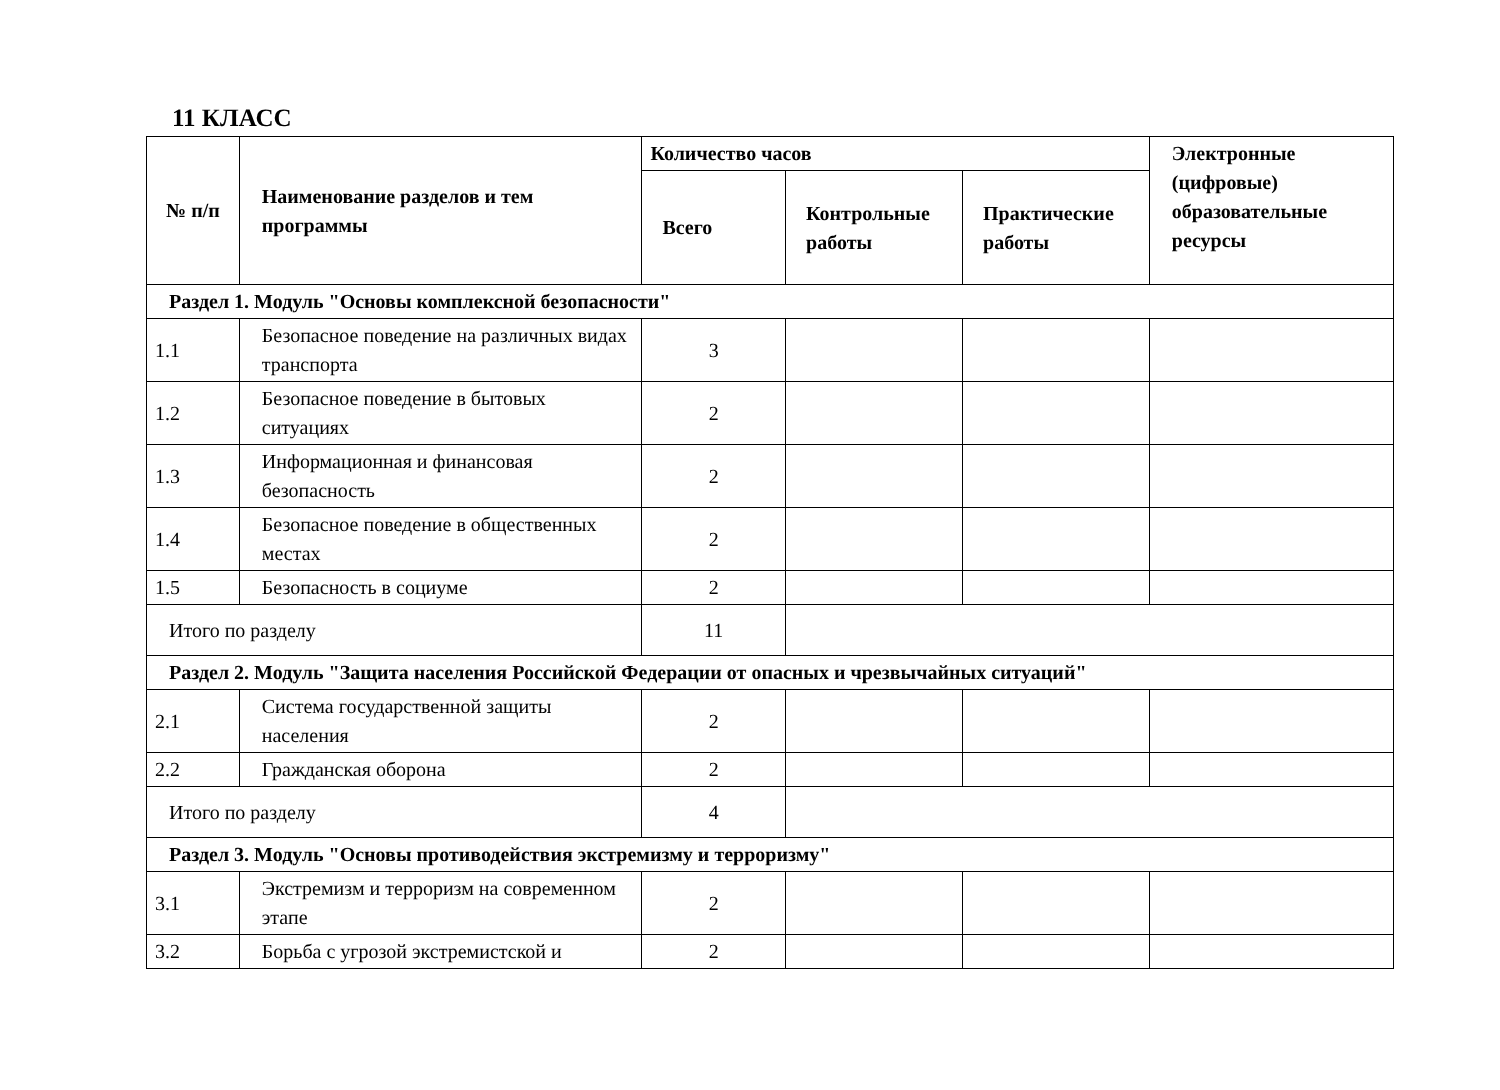11 КЛАСС
| № п/п | Наименование разделов и тем программы | Количество часов | | | Электронные (цифровые) образовательные ресурсы |
| --- | --- | --- | --- | --- | --- |
| | | Всего | Контрольные работы | Практические работы | |
| Раздел 1. Модуль "Основы комплексной безопасности" | | | | | |
| 1.1 | Безопасное поведение на различных видах транспорта | 3 | | | |
| 1.2 | Безопасное поведение в бытовых ситуациях | 2 | | | |
| 1.3 | Информационная и финансовая безопасность | 2 | | | |
| 1.4 | Безопасное поведение в общественных местах | 2 | | | |
| 1.5 | Безопасность в социуме | 2 | | | |
| Итого по разделу | | 11 | | | |
| Раздел 2. Модуль "Защита населения Российской Федерации от опасных и чрезвычайных ситуаций" | | | | | |
| 2.1 | Система государственной защиты населения | 2 | | | |
| 2.2 | Гражданская оборона | 2 | | | |
| Итого по разделу | | 4 | | | |
| Раздел 3. Модуль "Основы противодействия экстремизму и терроризму" | | | | | |
| 3.1 | Экстремизм и терроризм на современном этапе | 2 | | | |
| 3.2 | Борьба с угрозой экстремистской и | 2 | | | |